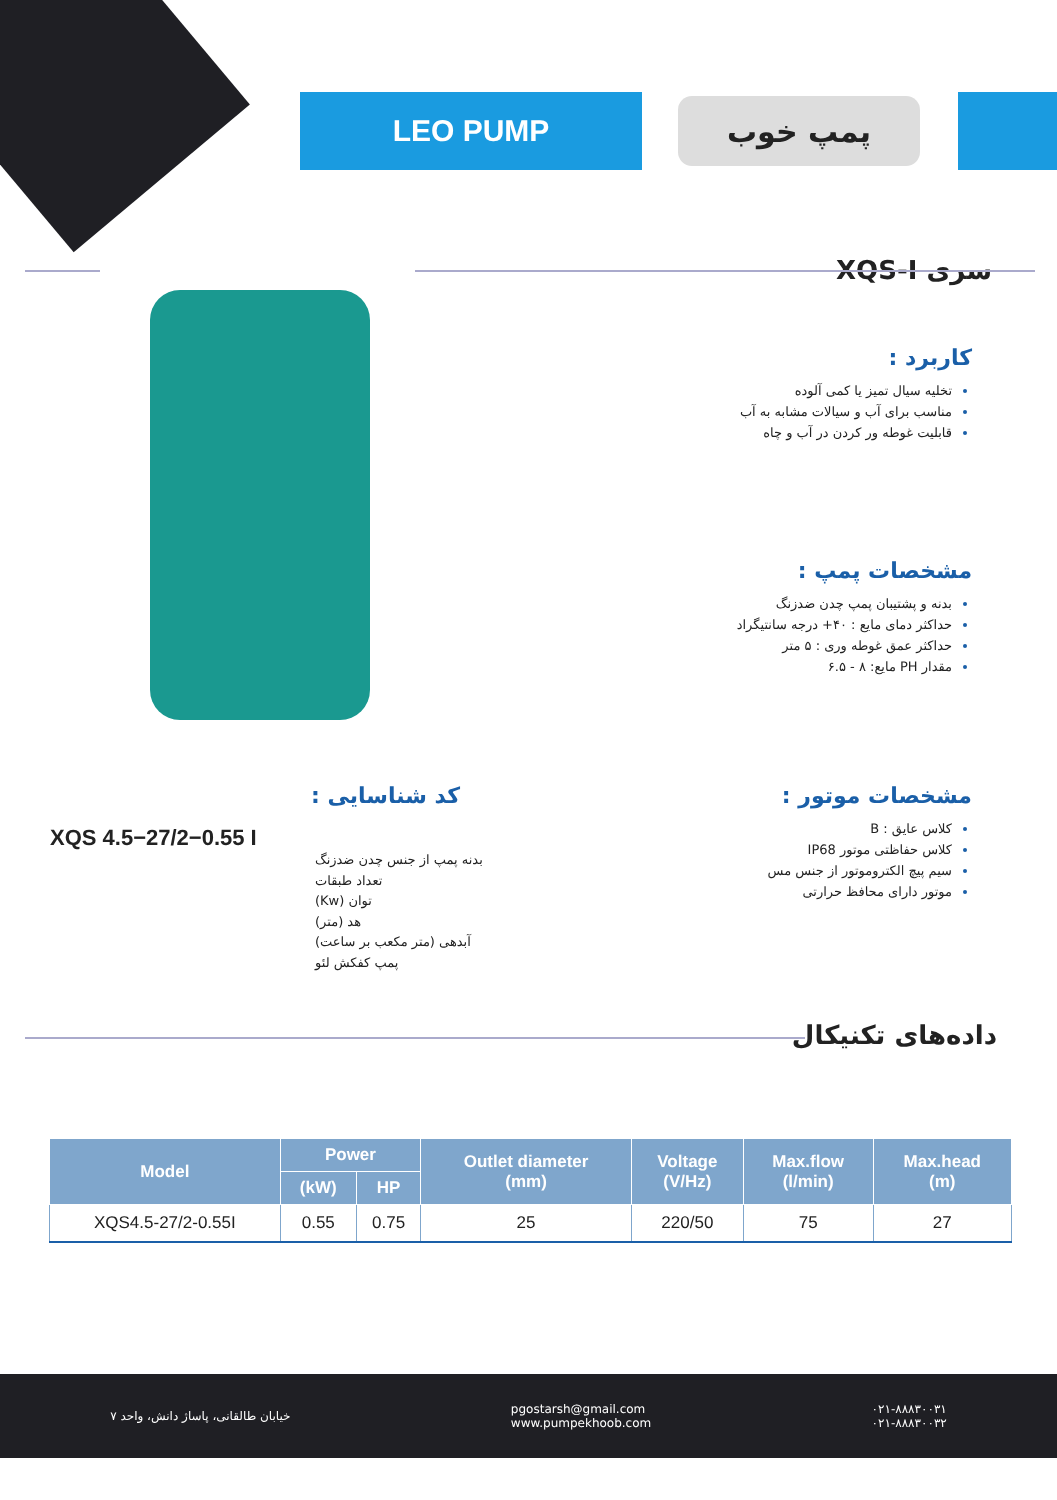LEO PUMP پمپ خوب
سری XQS-I
کاربرد :
تخلیه سیال تمیز یا کمی آلوده
مناسب برای آب و سیالات مشابه به آب
قابلیت غوطه ور کردن در آب و چاه
مشخصات پمپ :
بدنه و پشتیبان پمپ چدن ضدزنگ
حداکثر دمای مایع : ۴۰+ درجه سانتیگراد
حداکثر عمق غوطه وری : ۵ متر
مقدار PH مایع: ۸ - ۶.۵
مشخصات موتور :
کلاس عایق : B
کلاس حفاظتی موتور IP68
سیم پیچ الکتروموتور از جنس مس
موتور دارای محافظ حرارتی
کد شناسایی :
XQS 4.5−27/2−0.55 I
بدنه پمپ از جنس چدن ضدزنگ
تعداد طبقات
توان (Kw)
هد (متر)
آبدهی (متر مکعب بر ساعت)
پمپ کفکش لئو
داده‌های تکنیکال
| Model | Power | | Outlet diameter (mm) | Voltage (V/Hz) | Max.flow (l/min) | Max.head (m) |
| --- | --- | --- | --- | --- | --- | --- |
| | (kW) | HP | | | | |
| XQS4.5-27/2-0.55I | 0.55 | 0.75 | 25 | 220/50 | 75 | 27 |
خیابان طالقانی، پاساژ دانش، واحد ۷
pgostarsh@gmail.com
www.pumpekhoob.com
۰۲۱-۸۸۸۳۰۰۳۱
۰۲۱-۸۸۸۳۰۰۳۲